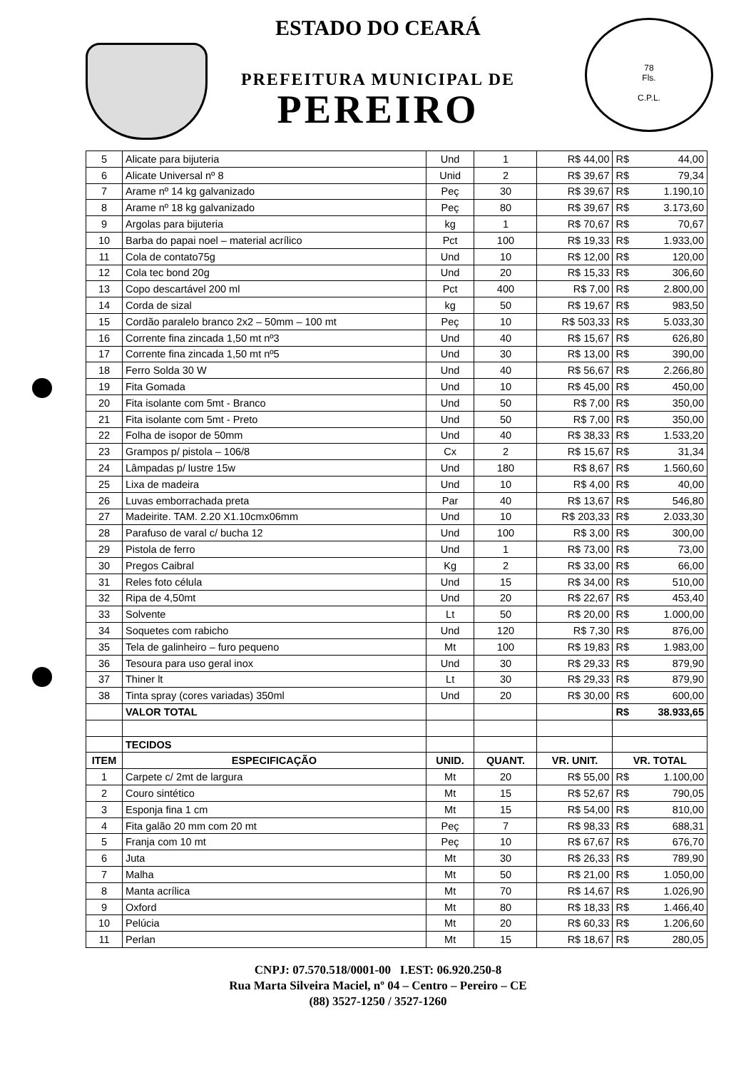78
Fls.
C.P.L.
ESTADO DO CEARÁ
PREFEITURA MUNICIPAL DE
PEREIRO
| 5 | Alicate para bijuteria | Und | 1 | R$ 44,00 | R$ | 44,00 |
| 6 | Alicate Universal nº 8 | Unid | 2 | R$ 39,67 | R$ | 79,34 |
| 7 | Arame nº 14 kg galvanizado | Peç | 30 | R$ 39,67 | R$ | 1.190,10 |
| 8 | Arame nº 18 kg galvanizado | Peç | 80 | R$ 39,67 | R$ | 3.173,60 |
| 9 | Argolas para bijuteria | kg | 1 | R$ 70,67 | R$ | 70,67 |
| 10 | Barba do papai noel – material acrílico | Pct | 100 | R$ 19,33 | R$ | 1.933,00 |
| 11 | Cola de contato75g | Und | 10 | R$ 12,00 | R$ | 120,00 |
| 12 | Cola tec bond 20g | Und | 20 | R$ 15,33 | R$ | 306,60 |
| 13 | Copo descartável 200 ml | Pct | 400 | R$ 7,00 | R$ | 2.800,00 |
| 14 | Corda de sizal | kg | 50 | R$ 19,67 | R$ | 983,50 |
| 15 | Cordão paralelo branco 2x2 – 50mm – 100 mt | Peç | 10 | R$ 503,33 | R$ | 5.033,30 |
| 16 | Corrente fina zincada 1,50 mt nº3 | Und | 40 | R$ 15,67 | R$ | 626,80 |
| 17 | Corrente fina zincada 1,50 mt nº5 | Und | 30 | R$ 13,00 | R$ | 390,00 |
| 18 | Ferro Solda 30 W | Und | 40 | R$ 56,67 | R$ | 2.266,80 |
| 19 | Fita Gomada | Und | 10 | R$ 45,00 | R$ | 450,00 |
| 20 | Fita isolante com 5mt - Branco | Und | 50 | R$ 7,00 | R$ | 350,00 |
| 21 | Fita isolante com 5mt - Preto | Und | 50 | R$ 7,00 | R$ | 350,00 |
| 22 | Folha de isopor de 50mm | Und | 40 | R$ 38,33 | R$ | 1.533,20 |
| 23 | Grampos p/ pistola – 106/8 | Cx | 2 | R$ 15,67 | R$ | 31,34 |
| 24 | Lâmpadas p/ lustre 15w | Und | 180 | R$ 8,67 | R$ | 1.560,60 |
| 25 | Lixa de madeira | Und | 10 | R$ 4,00 | R$ | 40,00 |
| 26 | Luvas emborrachada preta | Par | 40 | R$ 13,67 | R$ | 546,80 |
| 27 | Madeirite. TAM. 2.20 X1.10cmx06mm | Und | 10 | R$ 203,33 | R$ | 2.033,30 |
| 28 | Parafuso de varal c/ bucha 12 | Und | 100 | R$ 3,00 | R$ | 300,00 |
| 29 | Pistola de ferro | Und | 1 | R$ 73,00 | R$ | 73,00 |
| 30 | Pregos Caibral | Kg | 2 | R$ 33,00 | R$ | 66,00 |
| 31 | Reles foto célula | Und | 15 | R$ 34,00 | R$ | 510,00 |
| 32 | Ripa de 4,50mt | Und | 20 | R$ 22,67 | R$ | 453,40 |
| 33 | Solvente | Lt | 50 | R$ 20,00 | R$ | 1.000,00 |
| 34 | Soquetes com rabicho | Und | 120 | R$ 7,30 | R$ | 876,00 |
| 35 | Tela de galinheiro – furo pequeno | Mt | 100 | R$ 19,83 | R$ | 1.983,00 |
| 36 | Tesoura para uso geral inox | Und | 30 | R$ 29,33 | R$ | 879,90 |
| 37 | Thiner lt | Lt | 30 | R$ 29,33 | R$ | 879,90 |
| 38 | Tinta spray (cores variadas) 350ml | Und | 20 | R$ 30,00 | R$ | 600,00 |
| | VALOR TOTAL | | | | R$ | 38.933,65 |
| | TECIDOS | | | | | |
| ITEM | ESPECIFICAÇÃO | UNID. | QUANT. | VR. UNIT. | VR. TOTAL | |
| 1 | Carpete c/ 2mt de largura | Mt | 20 | R$ 55,00 | R$ | 1.100,00 |
| 2 | Couro sintético | Mt | 15 | R$ 52,67 | R$ | 790,05 |
| 3 | Esponja fina 1 cm | Mt | 15 | R$ 54,00 | R$ | 810,00 |
| 4 | Fita galão 20 mm com 20 mt | Peç | 7 | R$ 98,33 | R$ | 688,31 |
| 5 | Franja com 10 mt | Peç | 10 | R$ 67,67 | R$ | 676,70 |
| 6 | Juta | Mt | 30 | R$ 26,33 | R$ | 789,90 |
| 7 | Malha | Mt | 50 | R$ 21,00 | R$ | 1.050,00 |
| 8 | Manta acrílica | Mt | 70 | R$ 14,67 | R$ | 1.026,90 |
| 9 | Oxford | Mt | 80 | R$ 18,33 | R$ | 1.466,40 |
| 10 | Pelúcia | Mt | 20 | R$ 60,33 | R$ | 1.206,60 |
| 11 | Perlan | Mt | 15 | R$ 18,67 | R$ | 280,05 |
CNPJ: 07.570.518/0001-00 I.EST: 06.920.250-8
Rua Marta Silveira Maciel, nº 04 – Centro – Pereiro – CE
(88) 3527-1250 / 3527-1260